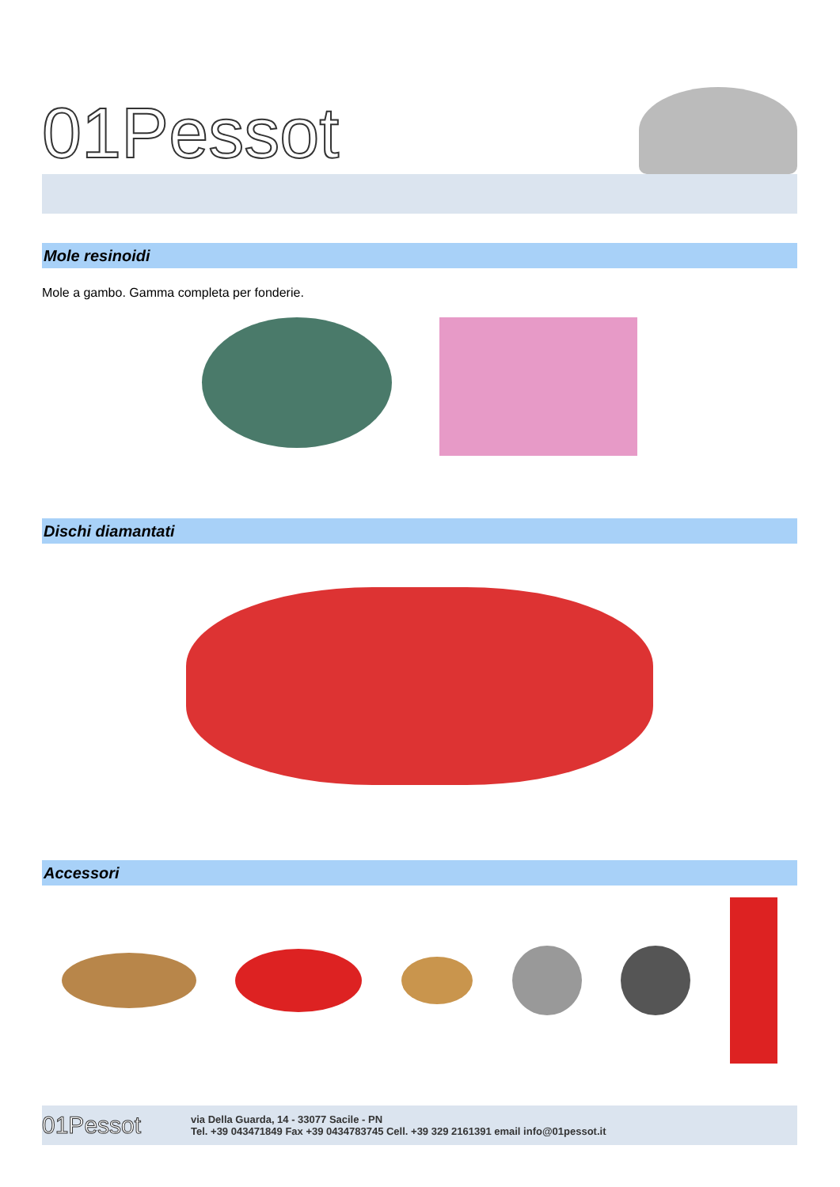01Pessot
Mole resinoidi
Mole a gambo. Gamma completa per fonderie.
Dischi diamantati
Accessori
01Pessot
via Della Guarda, 14 - 33077 Sacile - PN
Tel. +39 043471849 Fax +39 0434783745 Cell. +39 329 2161391 email info@01pessot.it